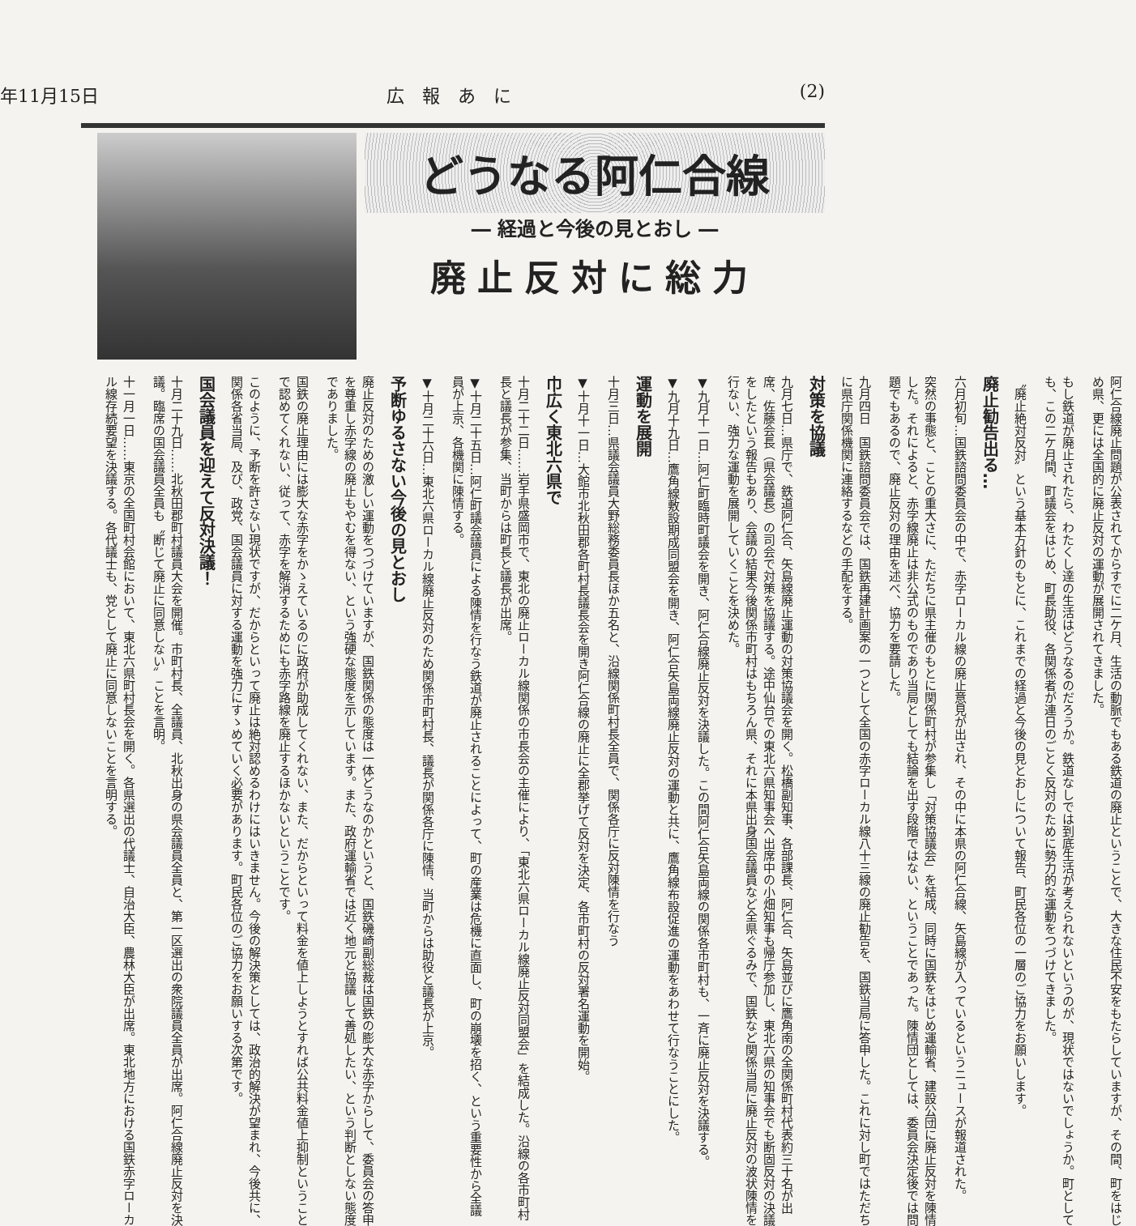年11月15日 広　報　あ　に (2)
どうなる阿仁合線
― 経過と今後の見とおし ―
廃止反対に総力
阿仁合線廃止問題が公表されてからすでに二ケ月、生活の動脈でもある鉄道の廃止ということで、大きな住民不安をもたらしていますが、その間、町をはじめ県、更には全国的に廃止反対の運動が展開されてきました。
もし鉄道が廃止されたら、わたくし達の生活はどうなるのだろうか。鉄道なしでは到底生活が考えられないというのが、現状ではないでしょうか。町としても、この二ケ月間、町議会をはじめ、町長助役、各関係者が連日のごとく反対のために勢力的な運動をつづけてきました。
〝廃止絶対反対〟という基本方針のもとに、これまでの経過と今後の見とおしについて報告、町民各位の一層のご協力をお願いします。
廃止勧告出る…
六月初旬…国鉄諮問委員会の中で、赤字ローカル線の廃止意見が出され、その中に本県の阿仁合線、矢島線が入っているというニュースが報道された。
突然の事態と、ことの重大さに、ただちに県主催のもとに関係町村が参集し「対策協議会」を結成、同時に国鉄をはじめ運輸省、建設公団に廃止反対を陳情した。それによると、赤字線廃止は非公式のものであり当局としても結論を出す段階ではない、ということであった。陳情団としては、委員会決定後では問題でもあるので、廃止反対の理由を述べ、協力を要請した。
九月四日　国鉄諮問委員会では、国鉄再建計画案の一つとして全国の赤字ローカル線八十三線の廃止勧告を、国鉄当局に答申した。これに対し町ではただちに県庁関係機関に連絡するなどの手配をする。
対策を協議
九月七日…県庁で、鉄道阿仁合、矢島線廃止運動の対策協議会を開く。松橋副知事、各部課長、阿仁合、矢島並びに鷹角南の全関係町村代表約三十名が出席、佐藤会長（県会議長）の司会で対策を協議する。途中仙台での東北六県知事会へ出席中の小畑知事も帰庁参加し、東北六県の知事会でも断固反対の決議をしたという報告もあり、会議の結果今後関係市町村はもちろん県、それに本県出身国会議員など全県ぐるみで、国鉄など関係当局に廃止反対の波状陳情を行ない、強力な運動を展開していくことを決めた。
▼九月十一日…阿仁町臨時町議会を開き、阿仁合線廃止反対を決議した。この間阿仁合矢島両線の関係各市町村も、一斉に廃止反対を決議する。
▼九月十九日…鷹角線敷設期成同盟会を開き、阿仁合矢島両線廃止反対の運動と共に、鷹角線布設促進の運動をあわせて行なうことにした。
運動を展開
十月三日…県議会議員大野総務委員長ほか五名と、沿線関係町村長全員で、関係各庁に反対陳情を行なう
▼十月十一日…大館市北秋田郡各町村長議長会を開き阿仁合線の廃止に全郡挙げて反対を決定、各市町村の反対署名運動を開始。
巾広く東北六県で
十月二十二日……岩手県盛岡市で、東北の廃止ローカル線関係の市長会の主催により、「東北六県ローカル線廃止反対同盟会」を結成した。沿線の各市町村長と議長が参集、当町からは町長と議長が出席。
▼十月二十五日…阿仁町議会議員による陳情を行なう鉄道が廃止されることによって、町の産業は危機に直面し、町の崩壊を招く、という重要性から全議員が上京、各機関に陳情する。
▼十月二十六日…東北六県ローカル線廃止反対のため関係市町村長、議長が関係各庁に陳情、当町からは助役と議長が上京。
予断ゆるさない今後の見とおし
廃止反対のための激しい運動をつづけていますが、国鉄関係の態度は一体どうなのかというと、国鉄磯崎副総裁は国鉄の膨大な赤字からして、委員会の答申を尊重し赤字線の廃止もやむを得ない、という強硬な態度を示しています。また、政府運輸省では近く地元と協議して善処したい、という判断としない態度でありました。
国鉄の廃止理由には膨大な赤字をかゝえているのに政府が助成してくれない、また、だからといって料金を値上しようとすれば公共料金値上抑制ということで認めてくれない、従って、赤字を解消するためにも赤字路線を廃止するほかないということです。
このように、予断を許さない現状ですが、だからといって廃止は絶対認めるわけにはいきません。今後の解決策としては、政治的解決が望まれ、今後共に、関係各省当局、及び、政党、国会議員に対する運動を強力にすゝめていく必要があります。町民各位のご協力をお願いする次第です。
国会議員を迎えて反対決議！
十月二十九日……北秋田郡町村議員大会を開催。市町村長、全議員、北秋出身の県会議員全員と、第一区選出の衆院議員全員が出席。阿仁合線廃止反対を決議。臨席の国会議員全員も〝断じて廃止に同意しない〟ことを言明。
十一月一日……東京の全国町村会館において、東北六県町村長会を開く。各県選出の代議士、自治大臣、農林大臣が出席。東北地方における国鉄赤字ローカル線存続要望を決議する。各代議士も、党として廃止に同意しないことを言明する。